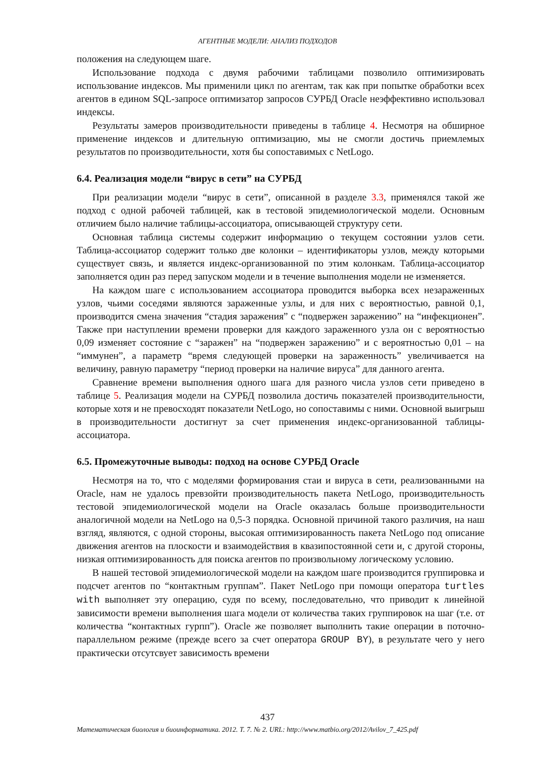АГЕНТНЫЕ МОДЕЛИ: АНАЛИЗ ПОДХОДОВ
положения на следующем шаге.
Использование подхода с двумя рабочими таблицами позволило оптимизировать использование индексов. Мы применили цикл по агентам, так как при попытке обработки всех агентов в едином SQL-запросе оптимизатор запросов СУРБД Oracle неэффективно использовал индексы.
Результаты замеров производительности приведены в таблице 4. Несмотря на обширное применение индексов и длительную оптимизацию, мы не смогли достичь приемлемых результатов по производительности, хотя бы сопоставимых с NetLogo.
6.4. Реализация модели “вирус в сети” на СУРБД
При реализации модели “вирус в сети”, описанной в разделе 3.3, применялся такой же подход с одной рабочей таблицей, как в тестовой эпидемиологической модели. Основным отличием было наличие таблицы-ассоциатора, описывающей структуру сети.
Основная таблица системы содержит информацию о текущем состоянии узлов сети. Таблица-ассоциатор содержит только две колонки – идентификаторы узлов, между которыми существует связь, и является индекс-организованной по этим колонкам. Таблица-ассоциатор заполняется один раз перед запуском модели и в течение выполнения модели не изменяется.
На каждом шаге с использованием ассоциатора проводится выборка всех незараженных узлов, чьими соседями являются зараженные узлы, и для них с вероятностью, равной 0,1, производится смена значения “стадия заражения” с “подвержен заражению” на “инфекционен”. Также при наступлении времени проверки для каждого зараженного узла он с вероятностью 0,09 изменяет состояние с “заражен” на “подвержен заражению” и с вероятностью 0,01 – на “иммунен”, а параметр “время следующей проверки на зараженность” увеличивается на величину, равную параметру “период проверки на наличие вируса” для данного агента.
Сравнение времени выполнения одного шага для разного числа узлов сети приведено в таблице 5. Реализация модели на СУРБД позволила достичь показателей производительности, которые хотя и не превосходят показатели NetLogo, но сопоставимы с ними. Основной выигрыш в производительности достигнут за счет применения индекс-организованной таблицы-ассоциатора.
6.5. Промежуточные выводы: подход на основе СУРБД Oracle
Несмотря на то, что с моделями формирования стаи и вируса в сети, реализованными на Oracle, нам не удалось превзойти производительность пакета NetLogo, производительность тестовой эпидемиологической модели на Oracle оказалась больше производительности аналогичной модели на NetLogo на 0,5-3 порядка. Основной причиной такого различия, на наш взгляд, являются, с одной стороны, высокая оптимизированность пакета NetLogo под описание движения агентов на плоскости и взаимодействия в квазипостоянной сети и, с другой стороны, низкая оптимизированность для поиска агентов по произвольному логическому условию.
В нашей тестовой эпидемиологической модели на каждом шаге производится группировка и подсчет агентов по “контактным группам”. Пакет NetLogo при помощи оператора turtles with выполняет эту операцию, судя по всему, последовательно, что приводит к линейной зависимости времени выполнения шага модели от количества таких группировок на шаг (т.е. от количества “контактных гурпп”). Oracle же позволяет выполнить такие операции в поточно-параллельном режиме (прежде всего за счет оператора GROUP BY), в результате чего у него практически отсутсвует зависимость времени
437
Математическая биология и биоинформатика. 2012. Т. 7. № 2. URL: http://www.matbio.org/2012/Avilov_7_425.pdf